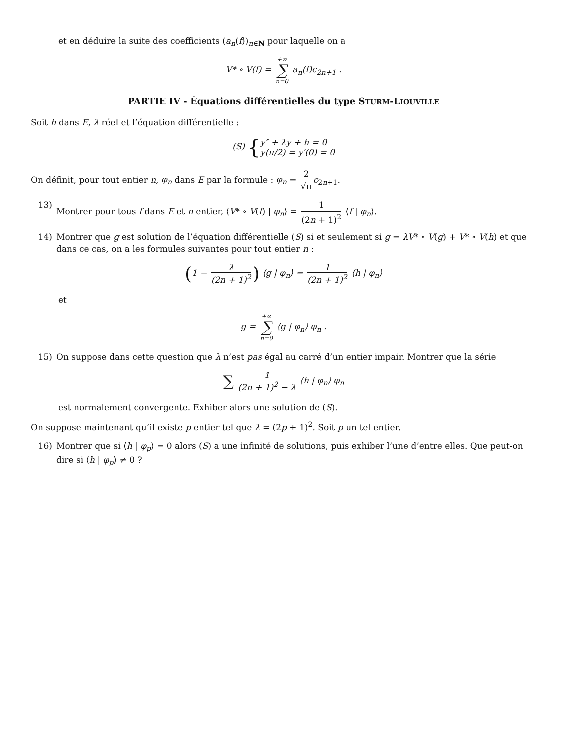et en déduire la suite des coefficients (a<sub>n</sub>(f))<sub>n∈N</sub> pour laquelle on a
V* ∘ V(f) = +∞ ∑ n=0 a<sub>n</sub>(f)c<sub>2n+1</sub> .
PARTIE IV - Équations différentielles du type STURM-LIOUVILLE
Soit h dans E, λ réel et l’équation différentielle :
(S) {y″ + λy + h = 0
y(π/2) = y′(0) = 0
On définit, pour tout entier n, φ<sub>n</sub> dans E par la formule : φ<sub>n</sub> = 2 √π c<sub>2n+1</sub>.
13) Montrer pour tous f dans E et n entier, ⟨V* ∘ V(f) | φ<sub>n</sub>⟩ = 1 (2n + 1)<sup>2</sup> ⟨f | φ<sub>n</sub>⟩.
14) Montrer que g est solution de l’équation différentielle (S) si et seulement si g = λV* ∘ V(g) + V* ∘ V(h) et que dans ce cas, on a les formules suivantes pour tout entier n :
(1 − λ (2n + 1)<sup>2</sup>) ⟨g | φ<sub>n</sub>⟩ = 1 (2n + 1)<sup>2</sup> ⟨h | φ<sub>n</sub>⟩
et
g = +∞ ∑ n=0 ⟨g | φ<sub>n</sub>⟩ φ<sub>n</sub> .
15) On suppose dans cette question que λ n’est pas égal au carré d’un entier impair. Montrer que la série
∑ 1 (2n + 1)<sup>2</sup> − λ ⟨h | φ<sub>n</sub>⟩ φ<sub>n</sub>
est normalement convergente. Exhiber alors une solution de (S).
On suppose maintenant qu’il existe p entier tel que λ = (2p + 1)<sup>2</sup>. Soit p un tel entier.
16) Montrer que si ⟨h | φ<sub>p</sub>⟩ = 0 alors (S) a une infinité de solutions, puis exhiber l’une d’entre elles. Que peut-on dire si ⟨h | φ<sub>p</sub>⟩ ≠ 0 ?